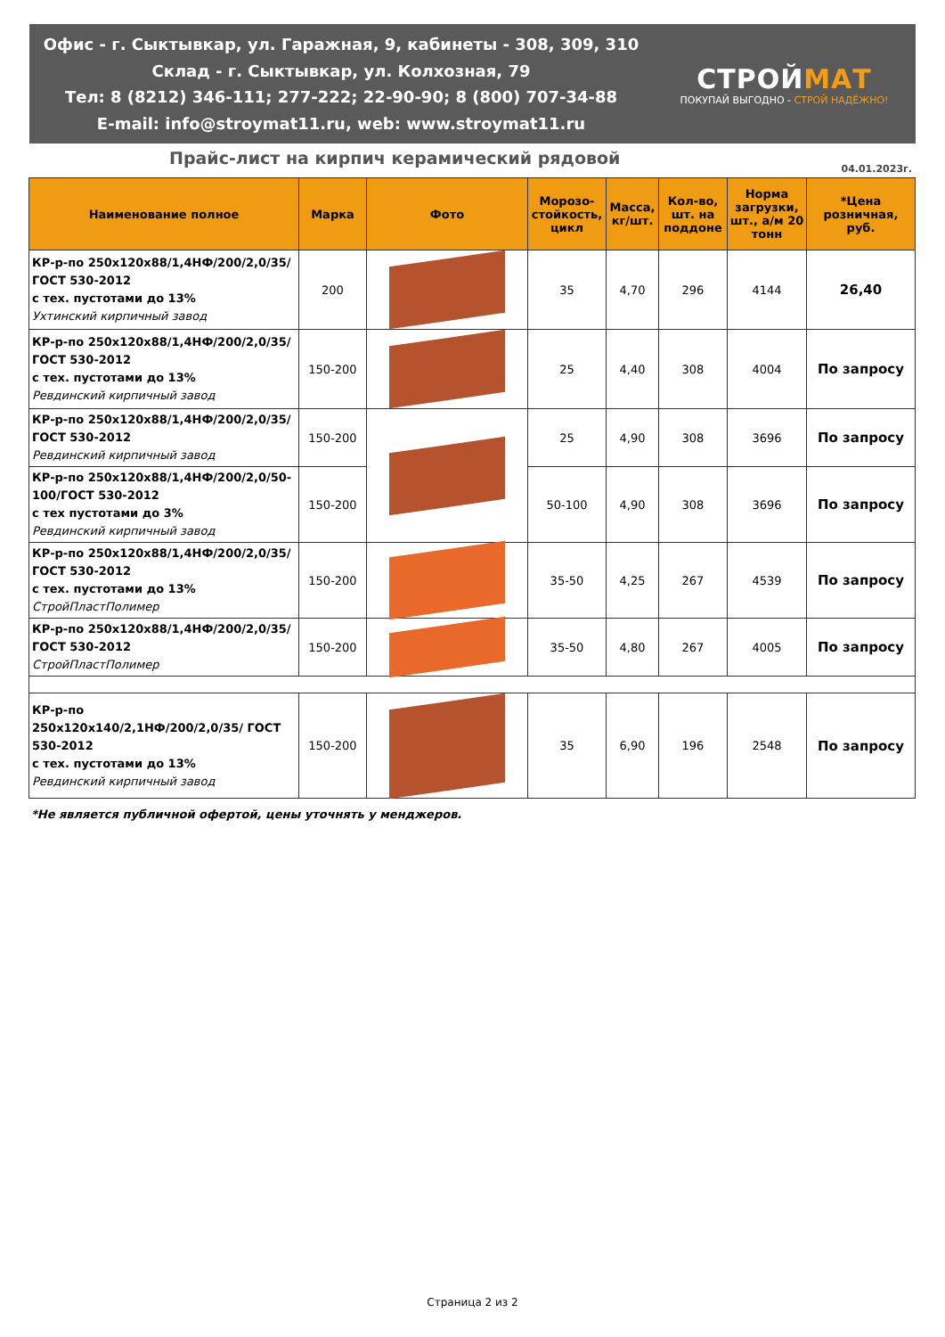Офис - г. Сыктывкар, ул. Гаражная, 9, кабинеты - 308, 309, 310
Склад - г. Сыктывкар, ул. Колхозная, 79
Тел: 8 (8212) 346-111; 277-222; 22-90-90; 8 (800) 707-34-88
E-mail: info@stroymat11.ru, web: www.stroymat11.ru
СТРОЙМАТ
ПОКУПАЙ ВЫГОДНО - СТРОЙ НАДЁЖНО!
Прайс-лист на кирпич керамический рядовой
04.01.2023г.
| Наименование полное | Марка | Фото | Морозо-стойкость, цикл | Масса, кг/шт. | Кол-во, шт. на поддоне | Норма загрузки, шт., а/м 20 тонн | *Цена розничная, руб. |
| --- | --- | --- | --- | --- | --- | --- | --- |
| КР-р-по 250х120х88/1,4НФ/200/2,0/35/ ГОСТ 530-2012 с тех. пустотами до 13% Ухтинский кирпичный завод | 200 | | 35 | 4,70 | 296 | 4144 | 26,40 |
| КР-р-по 250х120х88/1,4НФ/200/2,0/35/ ГОСТ 530-2012 с тех. пустотами до 13% Ревдинский кирпичный завод | 150-200 | | 25 | 4,40 | 308 | 4004 | По запросу |
| КР-р-по 250х120х88/1,4НФ/200/2,0/35/ ГОСТ 530-2012 Ревдинский кирпичный завод | 150-200 | | 25 | 4,90 | 308 | 3696 | По запросу |
| КР-р-по 250х120х88/1,4НФ/200/2,0/50-100/ГОСТ 530-2012 с тех пустотами до 3% Ревдинский кирпичный завод | 150-200 | | 50-100 | 4,90 | 308 | 3696 | По запросу |
| КР-р-по 250х120х88/1,4НФ/200/2,0/35/ ГОСТ 530-2012 с тех. пустотами до 13% СтройПластПолимер | 150-200 | | 35-50 | 4,25 | 267 | 4539 | По запросу |
| КР-р-по 250х120х88/1,4НФ/200/2,0/35/ ГОСТ 530-2012 СтройПластПолимер | 150-200 | | 35-50 | 4,80 | 267 | 4005 | По запросу |
| КР-р-по 250х120х140/2,1НФ/200/2,0/35/ ГОСТ 530-2012 с тех. пустотами до 13% Ревдинский кирпичный завод | 150-200 | | 35 | 6,90 | 196 | 2548 | По запросу |
*Не является публичной офертой, цены уточнять у менджеров.
Страница 2 из 2